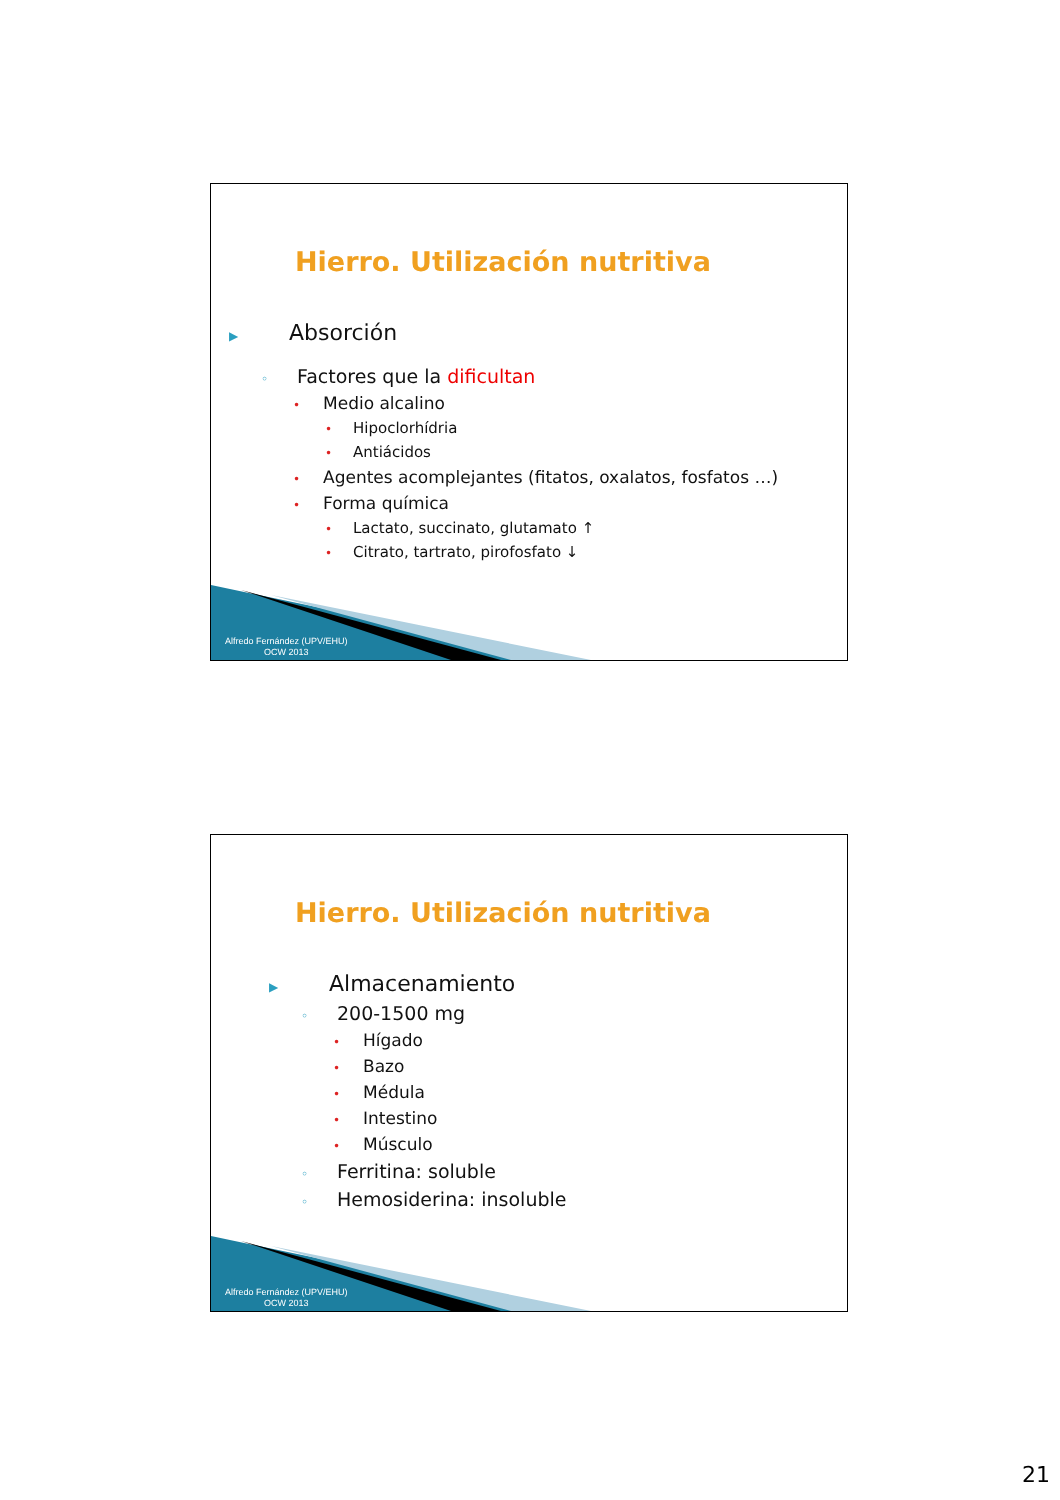Hierro. Utilización nutritiva
▶ Absorción
◦ Factores que la dificultan
• Medio alcalino
• Hipoclorhídria
• Antiácidos
• Agentes acomplejantes (fitatos, oxalatos, fosfatos …)
• Forma química
• Lactato, succinato, glutamato ↑
• Citrato, tartrato, pirofosfato ↓
Alfredo Fernández (UPV/EHU)
OCW 2013
Hierro. Utilización nutritiva
▶ Almacenamiento
◦ 200-1500 mg
• Hígado
• Bazo
• Médula
• Intestino
• Músculo
◦ Ferritina: soluble
◦ Hemosiderina: insoluble
Alfredo Fernández (UPV/EHU)
OCW 2013
21